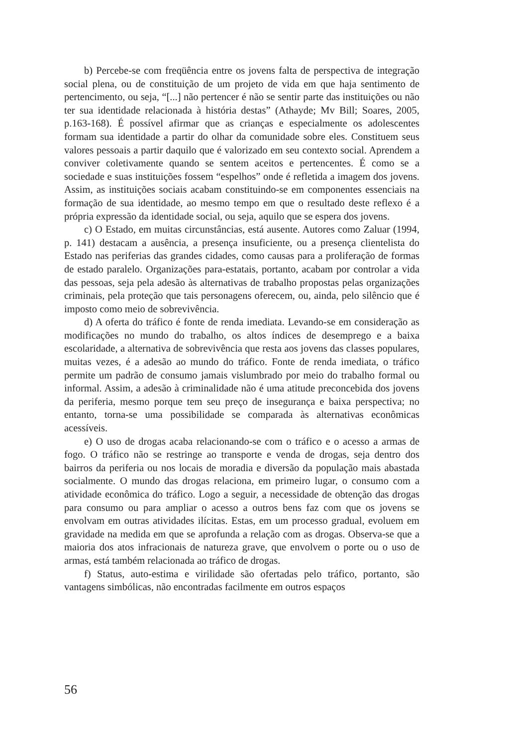b) Percebe-se com freqüência entre os jovens falta de perspectiva de integração social plena, ou de constituição de um projeto de vida em que haja sentimento de pertencimento, ou seja, “[...] não pertencer é não se sentir parte das instituições ou não ter sua identidade relacionada à história destas” (Athayde; Mv Bill; Soares, 2005, p.163-168). É possível afirmar que as crianças e especialmente os adolescentes formam sua identidade a partir do olhar da comunidade sobre eles. Constituem seus valores pessoais a partir daquilo que é valorizado em seu contexto social. Aprendem a conviver coletivamente quando se sentem aceitos e pertencentes. É como se a sociedade e suas instituições fossem “espelhos” onde é refletida a imagem dos jovens. Assim, as instituições sociais acabam constituindo-se em componentes essenciais na formação de sua identidade, ao mesmo tempo em que o resultado deste reflexo é a própria expressão da identidade social, ou seja, aquilo que se espera dos jovens.
c) O Estado, em muitas circunstâncias, está ausente. Autores como Zaluar (1994, p. 141) destacam a ausência, a presença insuficiente, ou a presença clientelista do Estado nas periferias das grandes cidades, como causas para a proliferação de formas de estado paralelo. Organizações para-estatais, portanto, acabam por controlar a vida das pessoas, seja pela adesão às alternativas de trabalho propostas pelas organizações criminais, pela proteção que tais personagens oferecem, ou, ainda, pelo silêncio que é imposto como meio de sobrevivência.
d) A oferta do tráfico é fonte de renda imediata. Levando-se em consideração as modificações no mundo do trabalho, os altos índices de desemprego e a baixa escolaridade, a alternativa de sobrevivência que resta aos jovens das classes populares, muitas vezes, é a adesão ao mundo do tráfico. Fonte de renda imediata, o tráfico permite um padrão de consumo jamais vislumbrado por meio do trabalho formal ou informal. Assim, a adesão à criminalidade não é uma atitude preconcebida dos jovens da periferia, mesmo porque tem seu preço de insegurança e baixa perspectiva; no entanto, torna-se uma possibilidade se comparada às alternativas econômicas acessíveis.
e) O uso de drogas acaba relacionando-se com o tráfico e o acesso a armas de fogo. O tráfico não se restringe ao transporte e venda de drogas, seja dentro dos bairros da periferia ou nos locais de moradia e diversão da população mais abastada socialmente. O mundo das drogas relaciona, em primeiro lugar, o consumo com a atividade econômica do tráfico. Logo a seguir, a necessidade de obtenção das drogas para consumo ou para ampliar o acesso a outros bens faz com que os jovens se envolvam em outras atividades ilícitas. Estas, em um processo gradual, evoluem em gravidade na medida em que se aprofunda a relação com as drogas. Observa-se que a maioria dos atos infracionais de natureza grave, que envolvem o porte ou o uso de armas, está também relacionada ao tráfico de drogas.
f) Status, auto-estima e virilidade são ofertadas pelo tráfico, portanto, são vantagens simbólicas, não encontradas facilmente em outros espaços
56